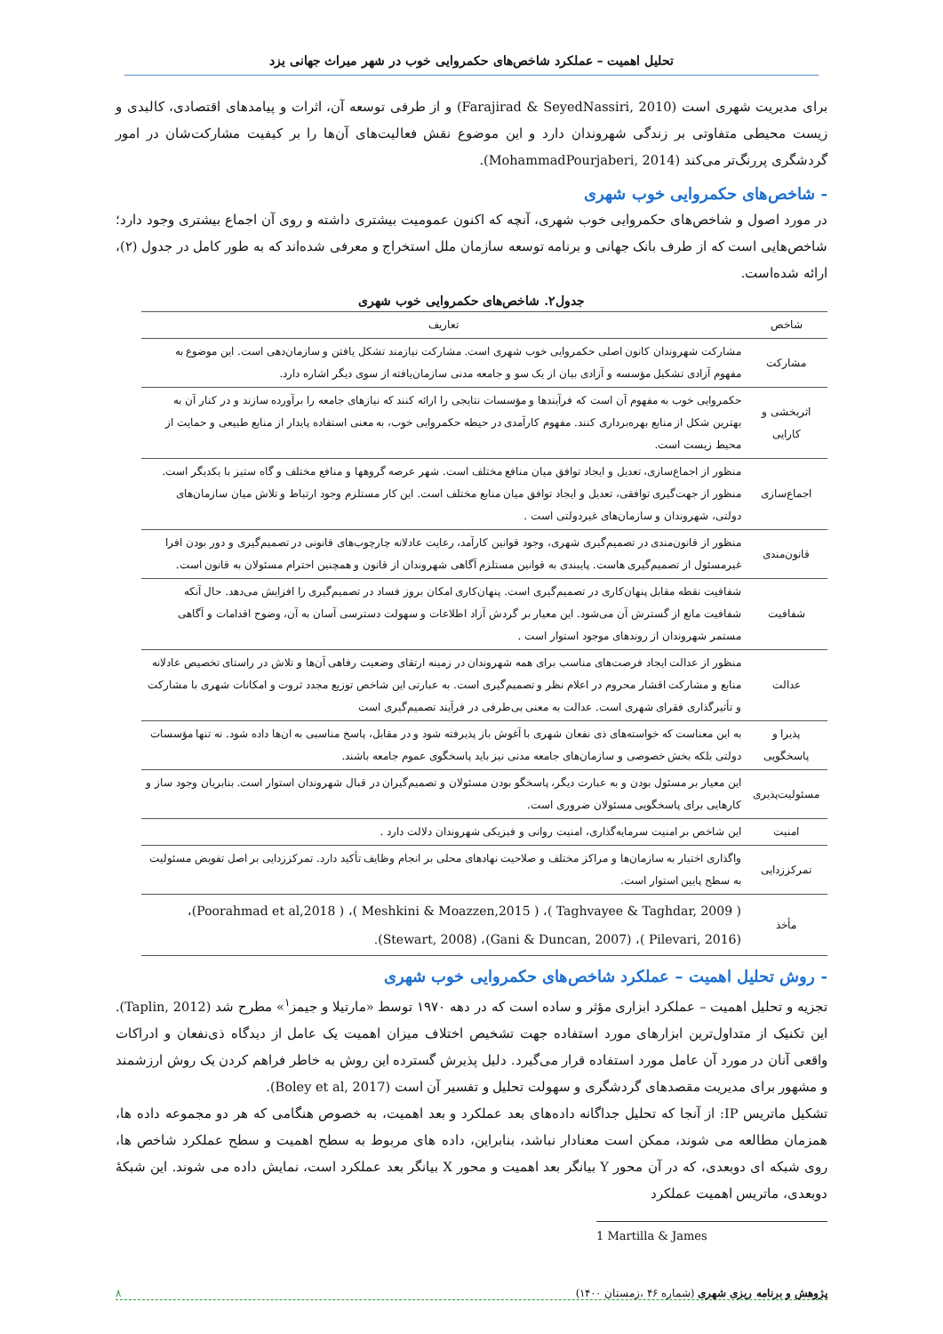تحلیل اهمیت – عملکرد شاخص‌های حکمروایی خوب در شهر میراث جهانی یزد
برای مدیریت شهری است (Farajirad & SeyedNassiri, 2010) و از طرفی توسعه آن، اثرات و پیامدهای اقتصادی، کالبدی و زیست محیطی متفاوتی بر زندگی شهروندان دارد و این موضوع نقش فعالیت‌های آن‌ها را بر کیفیت مشارکت‌شان در امور گردشگری پررنگ‌تر می‌کند (MohammadPourjaberi, 2014).
- شاخص‌های حکمروایی خوب شهری
در مورد اصول و شاخص‌های حکمروایی خوب شهری، آنچه که اکنون عمومیت بیشتری داشته و روی آن اجماع بیشتری وجود دارد؛ شاخص‌هایی است که از طرف بانک جهانی و برنامه توسعه سازمان ملل استخراج و معرفی شده‌اند که به طور کامل در جدول (۲)، ارائه شده‌است.
جدول۲. شاخص‌های حکمروایی خوب شهری
| شاخص | تعاریف |
| --- | --- |
| مشارکت | مشارکت شهروندان کانون اصلی حکمروایی خوب شهری است. مشارکت نیازمند تشکل یافتن و سازمان‌دهی است. این موضوع به مفهوم آزادی تشکیل مؤسسه و آزادی بیان از یک سو و جامعه مدنی سازمان‌یافته از سوی دیگر اشاره دارد. |
| اثربخشی و کارایی | حکمروایی خوب به مفهوم آن است که فرآیندها و مؤسسات نتایجی را ارائه کنند که نیازهای جامعه را برآورده سازند و در کنار آن به بهترین شکل از منابع بهره‌برداری کنند. مفهوم کارآمدی در حیطه حکمروایی خوب، به معنی استفاده پایدار از منابع طبیعی و حمایت از محیط زیست است. |
| اجماع‌سازی | منظور از اجماع‌سازی، تعدیل و ایجاد توافق میان منافع مختلف است. شهر عرصه گروهها و منافع مختلف و گاه ستیز با یکدیگر است. منظور از جهت‌گیری توافقی، تعدیل و ایجاد توافق میان منابع مختلف است. این کار مستلزم وجود ارتباط و تلاش میان سازمان‌های دولتی، شهروندان و سازمان‌های غیردولتی است . |
| قانون‌مندی | منظور از قانون‌مندی در تصمیم‌گیری شهری، وجود قوانین کارآمد، رعایت عادلانه چارچوب‌های قانونی در تصمیم‌گیری و دور بودن افرا غیرمسئول از تصمیم‌گیری هاست. پایبندی به قوانین مستلزم آگاهی شهروندان از قانون و همچنین احترام مسئولان به قانون است. |
| شفافیت | شفافیت نقطه مقابل پنهان‌کاری در تصمیم‌گیری است. پنهان‌کاری امکان بروز فساد در تصمیم‌گیری را افزایش می‌دهد. حال آنکه شفافیت مانع از گسترش آن می‌شود. این معیار بر گردش آزاد اطلاعات و سهولت دسترسی آسان به آن، وضوح اقدامات و آگاهی مستمر شهروندان از روندهای موجود استوار است . |
| عدالت | منظور از عدالت ایجاد فرصت‌های مناسب برای همه شهروندان در زمینه ارتقای وضعیت رفاهی آن‌ها و تلاش در راستای تخصیص عادلانه منابع و مشارکت اقشار محروم در اعلام نظر و تصمیم‌گیری است. به عبارتی این شاخص توزیع مجدد ثروت و امکانات شهری با مشارکت و تأثیرگذاری فقرای شهری است. عدالت به معنی بی‌طرفی در فرآیند تصمیم‌گیری است |
| پذیرا و پاسخگویی | به این معناست که خواسته‌های ذی نفعان شهری با آغوش باز پذیرفته شود و در مقابل، پاسخ مناسبی به ان‌ها داده شود. نه تنها مؤسسات دولتی بلکه بخش خصوصی و سازمان‌های جامعه مدنی نیز باید پاسخگوی عموم جامعه باشند. |
| مسئولیت‌پذیری | این معیار بر مسئول بودن و به عبارت دیگر، پاسخگو بودن مسئولان و تصمیم‌گیران در قبال شهروندان استوار است. بنابریان وجود ساز و کارهایی برای پاسخگویی مسئولان ضروری است. |
| امنیت | این شاخص بر امنیت سرمایه‌گذاری، امنیت روانی و فیزیکی شهروندان دلالت دارد . |
| تمرکززدایی | واگذاری اختیار به سازمان‌ها و مراکز مختلف و صلاحیت نهادهای محلی بر انجام وظایف تأکید دارد. تمرکززدایی بر اصل تفویض مسئولیت به سطح پایین استوار است. |
| مأخذ | ( Taghvayee & Taghdar, 2009 )، ( Meshkini & Moazzen,2015 )، ( Poorahmad et al,2018)، (Pilevari, 2016 )، (Gani & Duncan, 2007)، (Stewart, 2008). |
- روش تحلیل اهمیت – عملکرد شاخص‌های حکمروایی خوب شهری
تجزیه و تحلیل اهمیت – عملکرد ابزاری مؤثر و ساده است که در دهه ۱۹۷۰ توسط «مارتیلا و جیمز<sup>۱</sup>» مطرح شد (Taplin, 2012). این تکنیک از متداول‌ترین ابزارهای مورد استفاده جهت تشخیص اختلاف میزان اهمیت یک عامل از دیدگاه ذی‌نفعان و ادراکات واقعی آنان در مورد آن عامل مورد استفاده قرار می‌گیرد. دلیل پذیرش گسترده این روش به خاطر فراهم کردن یک روش ارزشمند و مشهور برای مدیریت مقصدهای گردشگری و سهولت تحلیل و تفسیر آن است (Boley et al, 2017).
تشکیل ماتریس IP: از آنجا که تحلیل جداگانه داده‌های بعد عملکرد و بعد اهمیت، به خصوص هنگامی که هر دو مجموعه داده ها، همزمان مطالعه می شوند، ممکن است معنادار نباشد، بنابراین، داده های مربوط به سطح اهمیت و سطح عملکرد شاخص ها، روی شبکه ای دوبعدی، که در آن محور Y بیانگر بعد اهمیت و محور X بیانگر بعد عملکرد است، نمایش داده می شوند. این شبکهٔ دوبعدی، ماتریس اهمیت عملکرد
1 Martilla & James
پژوهش و برنامه ریزی شهری (شماره ۴۶ ،زمستان ۱۴۰۰) ۸